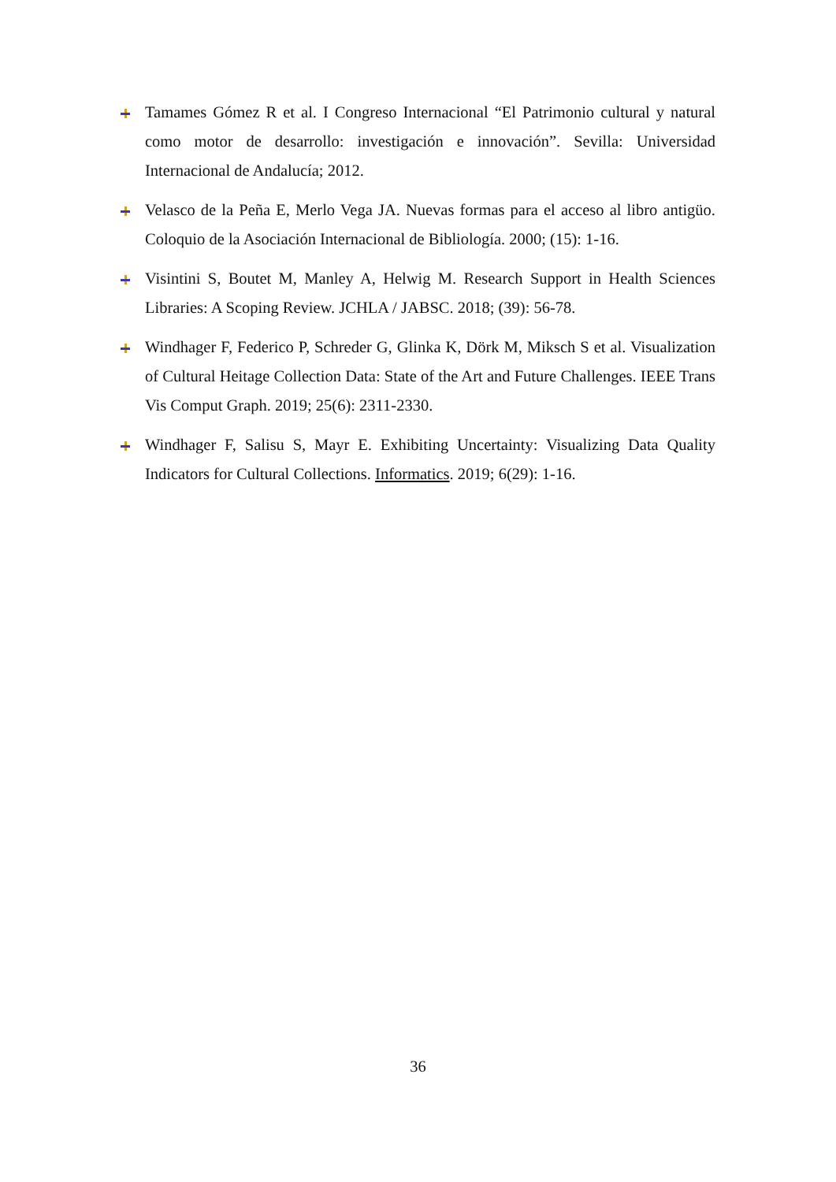Tamames Gómez R et al. I Congreso Internacional “El Patrimonio cultural y natural como motor de desarrollo: investigación e innovación”. Sevilla: Universidad Internacional de Andalucía; 2012.
Velasco de la Peña E, Merlo Vega JA. Nuevas formas para el acceso al libro antigüo. Coloquio de la Asociación Internacional de Bibliología. 2000; (15): 1-16.
Visintini S, Boutet M, Manley A, Helwig M. Research Support in Health Sciences Libraries: A Scoping Review. JCHLA / JABSC. 2018; (39): 56-78.
Windhager F, Federico P, Schreder G, Glinka K, Dörk M, Miksch S et al. Visualization of Cultural Heitage Collection Data: State of the Art and Future Challenges. IEEE Trans Vis Comput Graph. 2019; 25(6): 2311-2330.
Windhager F, Salisu S, Mayr E. Exhibiting Uncertainty: Visualizing Data Quality Indicators for Cultural Collections. Informatics. 2019; 6(29): 1-16.
36